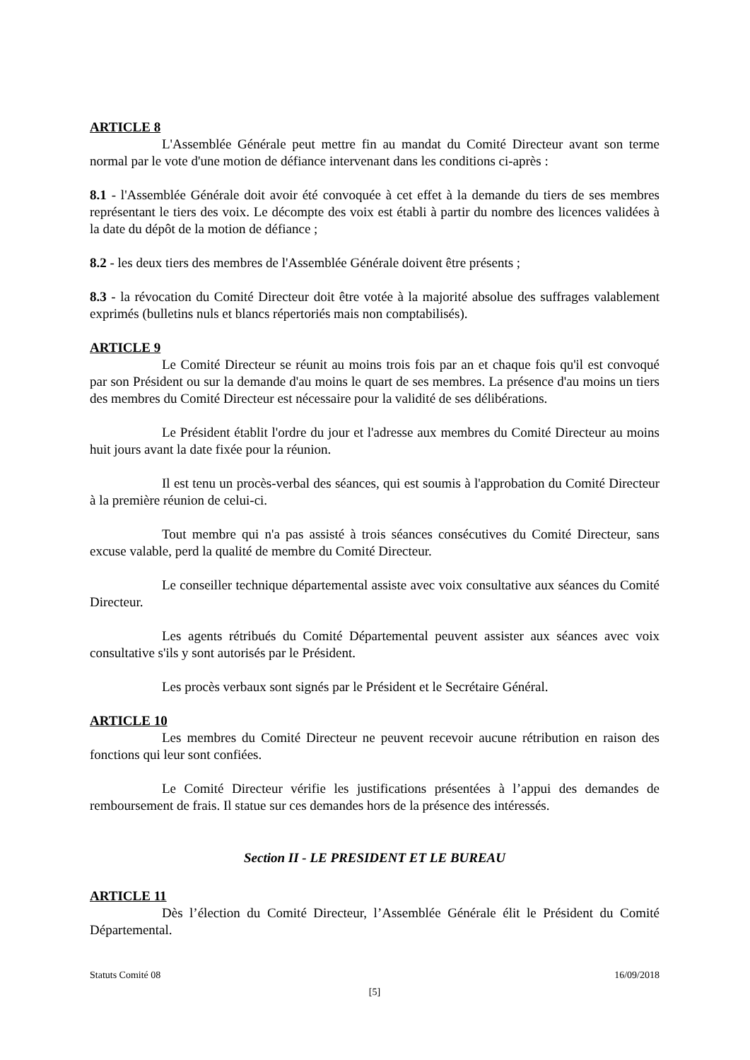ARTICLE 8
L'Assemblée Générale peut mettre fin au mandat du Comité Directeur avant son terme normal par le vote d'une motion de défiance intervenant dans les conditions ci-après :
8.1 - l'Assemblée Générale doit avoir été convoquée à cet effet à la demande du tiers de ses membres représentant le tiers des voix. Le décompte des voix est établi à partir du nombre des licences validées à la date du dépôt de la motion de défiance ;
8.2 - les deux tiers des membres de l'Assemblée Générale doivent être présents ;
8.3 - la révocation du Comité Directeur doit être votée à la majorité absolue des suffrages valablement exprimés (bulletins nuls et blancs répertoriés mais non comptabilisés).
ARTICLE 9
Le Comité Directeur se réunit au moins trois fois par an et chaque fois qu'il est convoqué par son Président ou sur la demande d'au moins le quart de ses membres. La présence d'au moins un tiers des membres du Comité Directeur est nécessaire pour la validité de ses délibérations.
Le Président établit l'ordre du jour et l'adresse aux membres du Comité Directeur au moins huit jours avant la date fixée pour la réunion.
Il est tenu un procès-verbal des séances, qui est soumis à l'approbation du Comité Directeur à la première réunion de celui-ci.
Tout membre qui n'a pas assisté à trois séances consécutives du Comité Directeur, sans excuse valable, perd la qualité de membre du Comité Directeur.
Le conseiller technique départemental assiste avec voix consultative aux séances du Comité Directeur.
Les agents rétribués du Comité Départemental peuvent assister aux séances avec voix consultative s'ils y sont autorisés par le Président.
Les procès verbaux sont signés par le Président et le Secrétaire Général.
ARTICLE 10
Les membres du Comité Directeur ne peuvent recevoir aucune rétribution en raison des fonctions qui leur sont confiées.
Le Comité Directeur vérifie les justifications présentées à l’appui des demandes de remboursement de frais. Il statue sur ces demandes hors de la présence des intéressés.
Section II - LE PRESIDENT ET LE BUREAU
ARTICLE 11
Dès l’élection du Comité Directeur, l’Assemblée Générale élit le Président du Comité Départemental.
Statuts Comité 08 16/09/2018
[5]